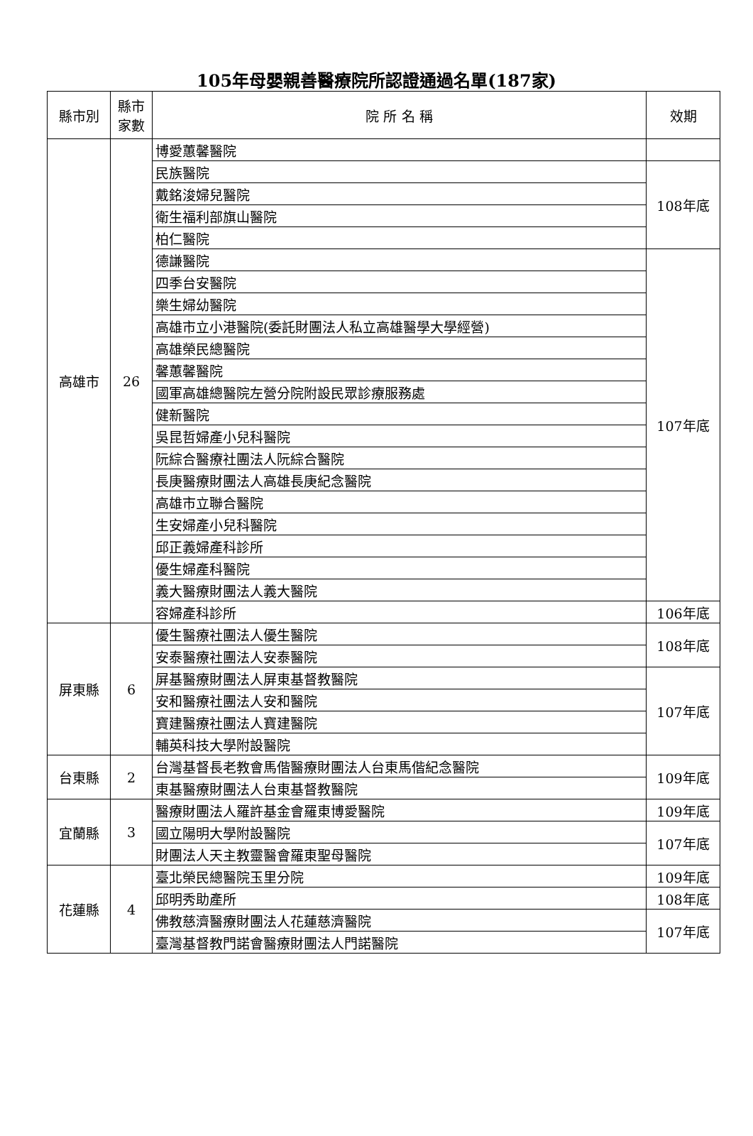105年母嬰親善醫療院所認證通過名單(187家)
| 縣市別 | 縣市 家數 | 院 所 名 稱 | 效期 |
| --- | --- | --- | --- |
| 高雄市 | 26 | 博愛蕙馨醫院 | |
| | | 民族醫院 | 108年底 |
| | | 戴銘浚婦兒醫院 | |
| | | 衛生福利部旗山醫院 | |
| | | 柏仁醫院 | |
| | | 德謙醫院 | 107年底 |
| | | 四季台安醫院 | |
| | | 樂生婦幼醫院 | |
| | | 高雄市立小港醫院(委託財團法人私立高雄醫學大學經營) | |
| | | 高雄榮民總醫院 | |
| | | 馨蕙馨醫院 | |
| | | 國軍高雄總醫院左營分院附設民眾診療服務處 | |
| | | 健新醫院 | |
| | | 吳昆哲婦產小兒科醫院 | |
| | | 阮綜合醫療社團法人阮綜合醫院 | |
| | | 長庚醫療財團法人高雄長庚紀念醫院 | |
| | | 高雄市立聯合醫院 | |
| | | 生安婦產小兒科醫院 | |
| | | 邱正義婦產科診所 | |
| | | 優生婦產科醫院 | |
| | | 義大醫療財團法人義大醫院 | |
| | | 容婦產科診所 | 106年底 |
| 屏東縣 | 6 | 優生醫療社團法人優生醫院 | 108年底 |
| | | 安泰醫療社團法人安泰醫院 | |
| | | 屏基醫療財團法人屏東基督教醫院 | 107年底 |
| | | 安和醫療社團法人安和醫院 | |
| | | 寶建醫療社團法人寶建醫院 | |
| | | 輔英科技大學附設醫院 | |
| 台東縣 | 2 | 台灣基督長老教會馬偕醫療財團法人台東馬偕紀念醫院 | 109年底 |
| | | 東基醫療財團法人台東基督教醫院 | |
| 宜蘭縣 | 3 | 醫療財團法人羅許基金會羅東博愛醫院 | 109年底 |
| | | 國立陽明大學附設醫院 | 107年底 |
| | | 財團法人天主教靈醫會羅東聖母醫院 | |
| 花蓮縣 | 4 | 臺北榮民總醫院玉里分院 | 109年底 |
| | | 邱明秀助產所 | 108年底 |
| | | 佛教慈濟醫療財團法人花蓮慈濟醫院 | 107年底 |
| | | 臺灣基督教門諾會醫療財團法人門諾醫院 | |